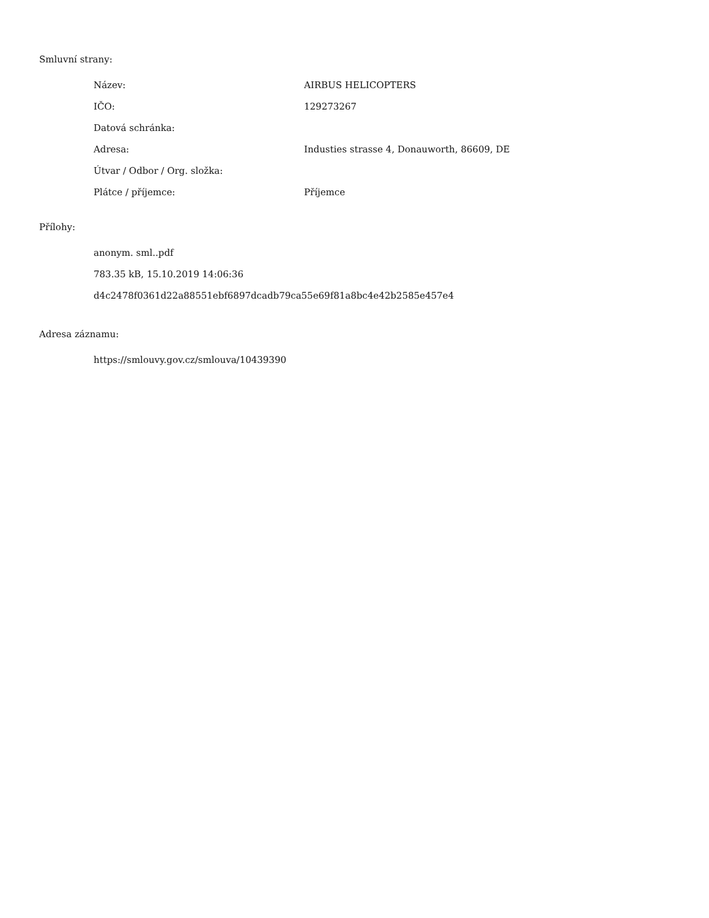Smluvní strany:
| Název: | AIRBUS HELICOPTERS |
| IČO: | 129273267 |
| Datová schránka: | |
| Adresa: | Industies strasse 4, Donauworth, 86609, DE |
| Útvar / Odbor / Org. složka: | |
| Plátce / příjemce: | Příjemce |
Přílohy:
anonym. sml..pdf
783.35 kB, 15.10.2019 14:06:36
d4c2478f0361d22a88551ebf6897dcadb79ca55e69f81a8bc4e42b2585e457e4
Adresa záznamu:
https://smlouvy.gov.cz/smlouva/10439390